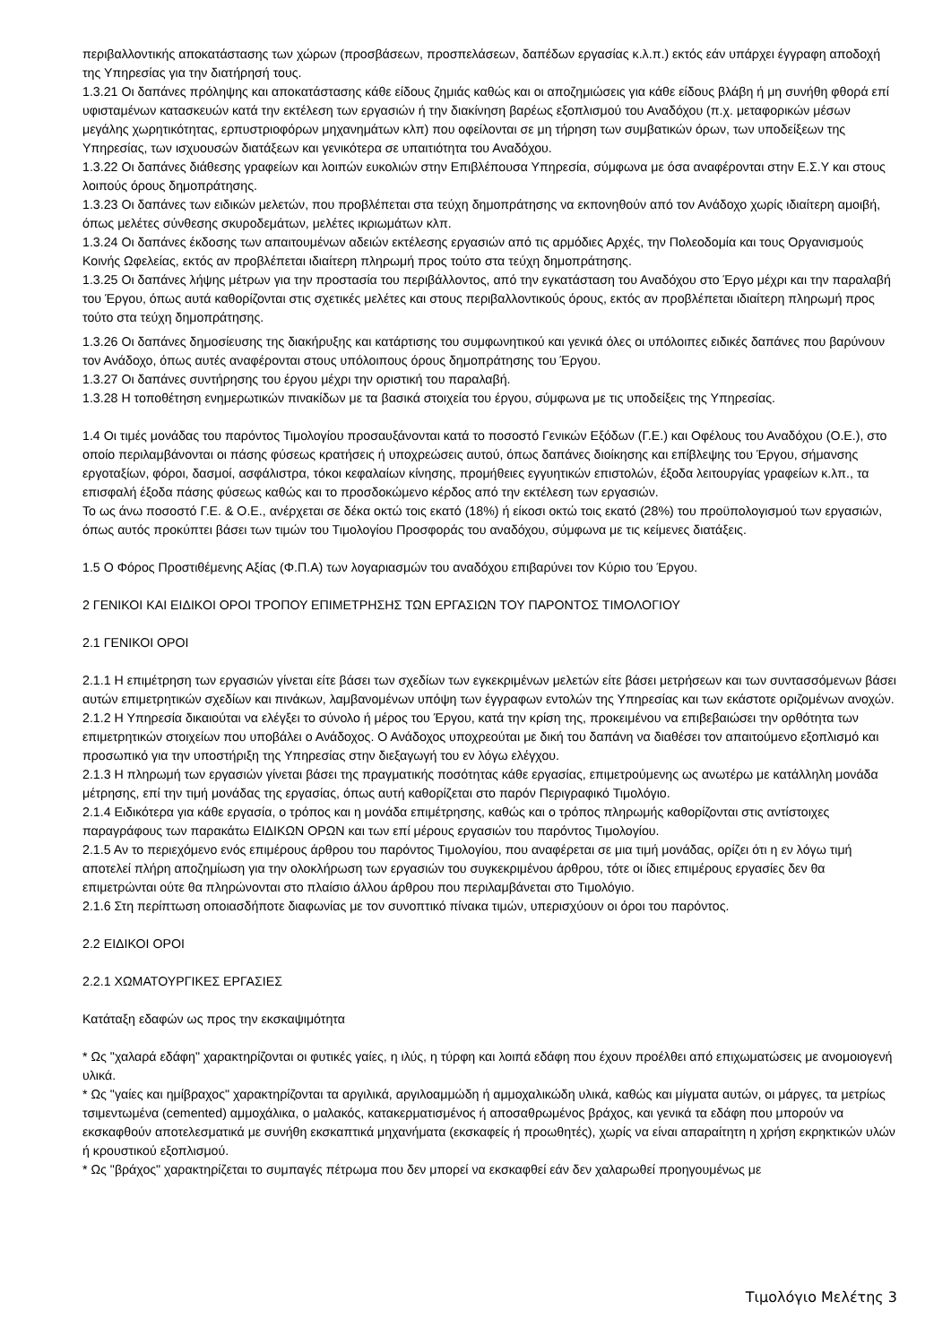περιβαλλοντικής αποκατάστασης των χώρων (προσβάσεων, προσπελάσεων, δαπέδων εργασίας κ.λ.π.) εκτός εάν υπάρχει έγγραφη αποδοχή της Υπηρεσίας για την διατήρησή τους.
1.3.21 Οι δαπάνες πρόληψης και αποκατάστασης κάθε είδους ζημιάς καθώς και οι αποζημιώσεις για κάθε είδους βλάβη ή μη συνήθη φθορά επί υφισταμένων κατασκευών κατά την εκτέλεση των εργασιών ή την διακίνηση βαρέως εξοπλισμού του Αναδόχου (π.χ. μεταφορικών μέσων μεγάλης χωρητικότητας, ερπυστριοφόρων μηχανημάτων κλπ) που οφείλονται σε μη τήρηση των συμβατικών όρων, των υποδείξεων της Υπηρεσίας, των ισχυουσών διατάξεων και γενικότερα σε υπαιτιότητα του Αναδόχου.
1.3.22 Οι δαπάνες διάθεσης γραφείων και λοιπών ευκολιών στην Επιβλέπουσα Υπηρεσία, σύμφωνα με όσα αναφέρονται στην Ε.Σ.Υ και στους λοιπούς όρους δημοπράτησης.
1.3.23 Οι δαπάνες των ειδικών μελετών, που προβλέπεται στα τεύχη δημοπράτησης να εκπονηθούν από τον Ανάδοχο χωρίς ιδιαίτερη αμοιβή, όπως μελέτες σύνθεσης σκυροδεμάτων, μελέτες ικριωμάτων κλπ.
1.3.24 Οι δαπάνες έκδοσης των απαιτουμένων αδειών εκτέλεσης εργασιών από τις αρμόδιες Αρχές, την Πολεοδομία και τους Οργανισμούς Κοινής Ωφελείας, εκτός αν προβλέπεται ιδιαίτερη πληρωμή προς τούτο στα τεύχη δημοπράτησης.
1.3.25 Οι δαπάνες λήψης μέτρων για την προστασία του περιβάλλοντος, από την εγκατάσταση του Αναδόχου στο Έργο μέχρι και την παραλαβή του Έργου, όπως αυτά καθορίζονται στις σχετικές μελέτες και στους περιβαλλοντικούς όρους, εκτός αν προβλέπεται ιδιαίτερη πληρωμή προς τούτο στα τεύχη δημοπράτησης.
1.3.26 Οι δαπάνες δημοσίευσης της διακήρυξης και κατάρτισης του συμφωνητικού και γενικά όλες οι υπόλοιπες ειδικές δαπάνες που βαρύνουν τον Ανάδοχο, όπως αυτές αναφέρονται στους υπόλοιπους όρους δημοπράτησης του Έργου.
1.3.27 Οι δαπάνες συντήρησης του έργου μέχρι την οριστική του παραλαβή.
1.3.28 Η τοποθέτηση ενημερωτικών πινακίδων με τα βασικά στοιχεία του έργου, σύμφωνα με τις υποδείξεις της Υπηρεσίας.
1.4 Οι τιμές μονάδας του παρόντος Τιμολογίου προσαυξάνονται κατά το ποσοστό Γενικών Εξόδων (Γ.Ε.) και Οφέλους του Αναδόχου (Ο.Ε.), στο οποίο περιλαμβάνονται οι πάσης φύσεως κρατήσεις ή υποχρεώσεις αυτού, όπως δαπάνες διοίκησης και επίβλεψης του Έργου, σήμανσης εργοταξίων, φόροι, δασμοί, ασφάλιστρα, τόκοι κεφαλαίων κίνησης, προμήθειες εγγυητικών επιστολών, έξοδα λειτουργίας γραφείων κ.λπ., τα επισφαλή έξοδα πάσης φύσεως καθώς και το προσδοκώμενο κέρδος από την εκτέλεση των εργασιών.
Το ως άνω ποσοστό Γ.Ε. & Ο.Ε., ανέρχεται σε δέκα οκτώ τοις εκατό (18%) ή είκοσι οκτώ τοις εκατό (28%) του προϋπολογισμού των εργασιών, όπως αυτός προκύπτει βάσει των τιμών του Τιμολογίου Προσφοράς του αναδόχου, σύμφωνα με τις κείμενες διατάξεις.
1.5 Ο Φόρος Προστιθέμενης Αξίας (Φ.Π.Α) των λογαριασμών του αναδόχου επιβαρύνει τον Κύριο του Έργου.
2 ΓΕΝΙΚΟΙ ΚΑΙ ΕΙΔΙΚΟΙ ΟΡΟΙ ΤΡΟΠΟΥ ΕΠΙΜΕΤΡΗΣΗΣ ΤΩΝ ΕΡΓΑΣΙΩΝ ΤΟΥ ΠΑΡΟΝΤΟΣ ΤΙΜΟΛΟΓΙΟΥ
2.1 ΓΕΝΙΚΟΙ ΟΡΟΙ
2.1.1 Η επιμέτρηση των εργασιών γίνεται είτε βάσει των σχεδίων των εγκεκριμένων μελετών είτε βάσει μετρήσεων και των συντασσόμενων βάσει αυτών επιμετρητικών σχεδίων και πινάκων, λαμβανομένων υπόψη των έγγραφων εντολών της Υπηρεσίας και των εκάστοτε οριζομένων ανοχών.
2.1.2 Η Υπηρεσία δικαιούται να ελέγξει το σύνολο ή μέρος του Έργου, κατά την κρίση της, προκειμένου να επιβεβαιώσει την ορθότητα των επιμετρητικών στοιχείων που υποβάλει ο Ανάδοχος. Ο Ανάδοχος υποχρεούται με δική του δαπάνη να διαθέσει τον απαιτούμενο εξοπλισμό και προσωπικό για την υποστήριξη της Υπηρεσίας στην διεξαγωγή του εν λόγω ελέγχου.
2.1.3 Η πληρωμή των εργασιών γίνεται βάσει της πραγματικής ποσότητας κάθε εργασίας, επιμετρούμενης ως ανωτέρω με κατάλληλη μονάδα μέτρησης, επί την τιμή μονάδας της εργασίας, όπως αυτή καθορίζεται στο παρόν Περιγραφικό Τιμολόγιο.
2.1.4 Ειδικότερα για κάθε εργασία, ο τρόπος και η μονάδα επιμέτρησης, καθώς και ο τρόπος πληρωμής καθορίζονται στις αντίστοιχες παραγράφους των παρακάτω ΕΙΔΙΚΩΝ ΟΡΩΝ και των επί μέρους εργασιών του παρόντος Τιμολογίου.
2.1.5 Αν το περιεχόμενο ενός επιμέρους άρθρου του παρόντος Τιμολογίου, που αναφέρεται σε μια τιμή μονάδας, ορίζει ότι η εν λόγω τιμή αποτελεί πλήρη αποζημίωση για την ολοκλήρωση των εργασιών του συγκεκριμένου άρθρου, τότε οι ίδιες επιμέρους εργασίες δεν θα επιμετρώνται ούτε θα πληρώνονται στο πλαίσιο άλλου άρθρου που περιλαμβάνεται στο Τιμολόγιο.
2.1.6 Στη περίπτωση οποιασδήποτε διαφωνίας με τον συνοπτικό πίνακα τιμών, υπερισχύουν οι όροι του παρόντος.
2.2 ΕΙΔΙΚΟΙ ΟΡΟΙ
2.2.1 ΧΩΜΑΤΟΥΡΓΙΚΕΣ ΕΡΓΑΣΙΕΣ
Κατάταξη εδαφών ως προς την εκσκαψιμότητα
* Ως "χαλαρά εδάφη" χαρακτηρίζονται οι φυτικές γαίες, η ιλύς, η τύρφη και λοιπά εδάφη που έχουν προέλθει από επιχωματώσεις με ανομοιογενή υλικά.
* Ως "γαίες και ημίβραχος" χαρακτηρίζονται τα αργιλικά, αργιλοαμμώδη ή αμμοχαλικώδη υλικά, καθώς και μίγματα αυτών, οι μάργες, τα μετρίως τσιμεντωμένα (cemented) αμμοχάλικα, ο μαλακός, κατακερματισμένος ή αποσαθρωμένος βράχος, και γενικά τα εδάφη που μπορούν να εκσκαφθούν αποτελεσματικά με συνήθη εκσκαπτικά μηχανήματα (εκσκαφείς ή προωθητές), χωρίς να είναι απαραίτητη η χρήση εκρηκτικών υλών ή κρουστικού εξοπλισμού.
* Ως "βράχος" χαρακτηρίζεται το συμπαγές πέτρωμα που δεν μπορεί να εκσκαφθεί εάν δεν χαλαρωθεί προηγουμένως με
Τιμολόγιο Μελέτης 3